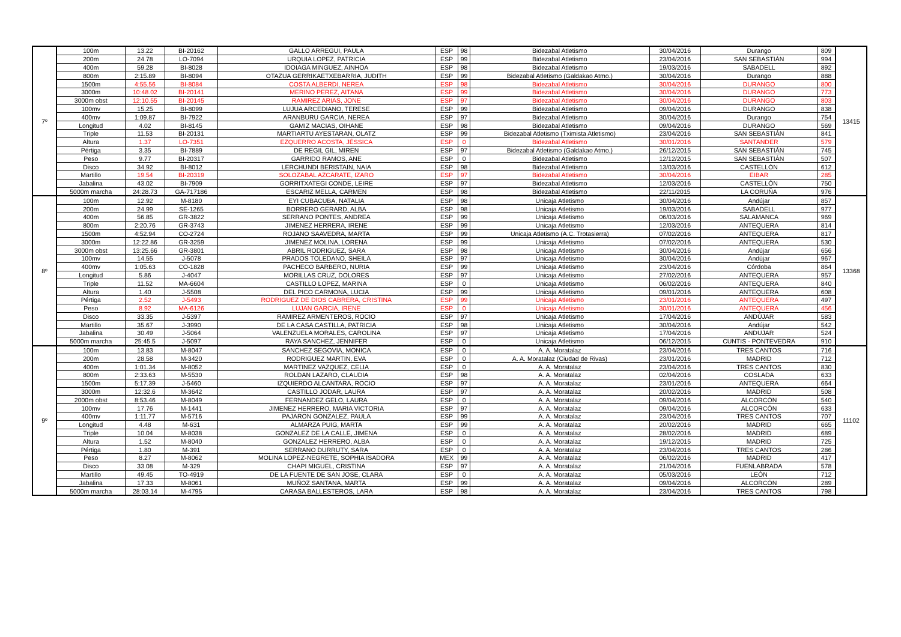| 7º | 100m | 13.22 | BI-20162 | GALLO ARREGUI, PAULA | ESP | 98 | Bidezabal Atletismo | 30/04/2016 | Durango | 809 | 13415 |
| | 200m | 24.78 | LO-7094 | URQUIA LOPEZ, PATRICIA | ESP | 99 | Bidezabal Atletismo | 23/04/2016 | SAN SEBASTIÁN | 994 | |
| | 400m | 59.28 | BI-8028 | IDOIAGA MINGUEZ, AINHOA | ESP | 98 | Bidezabal Atletismo | 19/03/2016 | SABADELL | 892 | |
| | 800m | 2:15.89 | BI-8094 | OTAZUA GERRIKAETXEBARRIA, JUDITH | ESP | 99 | Bidezabal Atletismo (Galdakao Atmo.) | 30/04/2016 | Durango | 888 | |
| | 1500m | 4:55.56 | BI-8084 | COSTA ALBERDI, NEREA | ESP | 98 | Bidezabal Atletismo | 30/04/2016 | DURANGO | 800 | |
| | 3000m | 10:48.02 | BI-20141 | MERINO PEREZ, AITANA | ESP | 99 | Bidezabal Atletismo | 30/04/2016 | DURANGO | 773 | |
| | 3000m obst | 12:10.55 | BI-20145 | RAMIREZ ARIAS, JONE | ESP | 97 | Bidezabal Atletismo | 30/04/2016 | DURANGO | 803 | |
| | 100mv | 15.25 | BI-8099 | LUJUA ARCEDIANO, TERESE | ESP | 99 | Bidezabal Atletismo | 09/04/2016 | DURANGO | 838 | |
| | 400mv | 1:09.87 | BI-7922 | ARANBURU GARCIA, NEREA | ESP | 97 | Bidezabal Atletismo | 30/04/2016 | Durango | 754 | |
| | Longitud | 4.02 | BI-8145 | GAMIZ MACIAS, OIHANE | ESP | 98 | Bidezabal Atletismo | 09/04/2016 | DURANGO | 569 | |
| | Triple | 11.53 | BI-20131 | MARTIARTU AYESTARAN, OLATZ | ESP | 99 | Bidezabal Atletismo (Tximista Atletismo) | 23/04/2016 | SAN SEBASTIÁN | 841 | |
| | Altura | 1.37 | LO-7351 | EZQUERRO ACOSTA, JÉSSICA | ESP | 0 | Bidezabal Atletismo | 30/01/2016 | SANTANDER | 579 | |
| | Pértiga | 3.35 | BI-7889 | DE REGIL GIL, MIREN | ESP | 97 | Bidezabal Atletismo (Galdakao Atmo.) | 26/12/2015 | SAN SEBASTIÁN | 745 | |
| | Peso | 9.77 | BI-20317 | GARRIDO RAMOS, ANE | ESP | 0 | Bidezabal Atletismo | 12/12/2015 | SAN SEBASTIÁN | 507 | |
| | Disco | 34.92 | BI-8012 | LERCHUNDI BERISTAIN, NAIA | ESP | 98 | Bidezabal Atletismo | 13/03/2016 | CASTELLÓN | 612 | |
| | Martillo | 19.54 | BI-20319 | SOLOZABAL AZCARATE, IZARO | ESP | 97 | Bidezabal Atletismo | 30/04/2016 | EIBAR | 285 | |
| | Jabalina | 43.02 | BI-7909 | GORRITXATEGI CONDE, LEIRE | ESP | 97 | Bidezabal Atletismo | 12/03/2016 | CASTELLÓN | 750 | |
| | 5000m marcha | 24:28.73 | GA-717186 | ESCARIZ MELLA, CARMEN | ESP | 98 | Bidezabal Atletismo | 22/11/2015 | LA CORUÑA | 976 | |
| 8º | 100m | 12.92 | M-8180 | EYI CUBACUBA, NATALIA | ESP | 98 | Unicaja Atletismo | 30/04/2016 | Andújar | 857 | 13368 |
| | 200m | 24.99 | SE-1265 | BORRERO GERARD, ALBA | ESP | 98 | Unicaja Atletismo | 19/03/2016 | SABADELL | 977 | |
| | 400m | 56.85 | GR-3822 | SERRANO PONTES, ANDREA | ESP | 99 | Unicaja Atletismo | 06/03/2016 | SALAMANCA | 969 | |
| | 800m | 2:20.76 | GR-3743 | JIMENEZ HERRERA, IRENE | ESP | 99 | Unicaja Atletismo | 12/03/2016 | ANTEQUERA | 814 | |
| | 1500m | 4:52.94 | CO-2724 | ROJANO SAAVEDRA, MARTA | ESP | 99 | Unicaja Atletismo (A.C. Trotasierra) | 07/02/2016 | ANTEQUERA | 817 | |
| | 3000m | 12:22.86 | GR-3259 | JIMENEZ MOLINA, LORENA | ESP | 99 | Unicaja Atletismo | 07/02/2016 | ANTEQUERA | 530 | |
| | 3000m obst | 13:25.66 | GR-3801 | ABRIL RODRIGUEZ, SARA | ESP | 98 | Unicaja Atletismo | 30/04/2016 | Andújar | 656 | |
| | 100mv | 14.55 | J-5078 | PRADOS TOLEDANO, SHEILA | ESP | 97 | Unicaja Atletismo | 30/04/2016 | Andújar | 967 | |
| | 400mv | 1:05.63 | CO-1828 | PACHECO BARBERO, NURIA | ESP | 99 | Unicaja Atletismo | 23/04/2016 | Córdoba | 864 | |
| | Longitud | 5.86 | J-4047 | MORILLAS CRUZ, DOLORES | ESP | 97 | Unicaja Atletismo | 27/02/2016 | ANTEQUERA | 957 | |
| | Triple | 11.52 | MA-6604 | CASTILLO LOPEZ, MARINA | ESP | 0 | Unicaja Atletismo | 06/02/2016 | ANTEQUERA | 840 | |
| | Altura | 1.40 | J-5508 | DEL PICO CARMONA, LUCIA | ESP | 99 | Unicaja Atletismo | 09/01/2016 | ANTEQUERA | 608 | |
| | Pértiga | 2.52 | J-5493 | RODRIGUEZ DE DIOS CABRERA, CRISTINA | ESP | 99 | Unicaja Atletismo | 23/01/2016 | ANTEQUERA | 497 | |
| | Peso | 8.92 | MA-6126 | LUJAN GARCIA, IRENE | ESP | 0 | Unicaja Atletismo | 30/01/2016 | ANTEQUERA | 456 | |
| | Disco | 33.35 | J-5397 | RAMIREZ ARMENTEROS, ROCIO | ESP | 97 | Unicaja Atletismo | 17/04/2016 | ANDÚJAR | 583 | |
| | Martillo | 35.67 | J-3990 | DE LA CASA CASTILLA, PATRICIA | ESP | 98 | Unicaja Atletismo | 30/04/2016 | Andújar | 542 | |
| | Jabalina | 30.49 | J-5064 | VALENZUELA MORALES, CAROLINA | ESP | 97 | Unicaja Atletismo | 17/04/2016 | ANDUJAR | 524 | |
| | 5000m marcha | 25:45.5 | J-5097 | RAYA SANCHEZ, JENNIFER | ESP | 0 | Unicaja Atletismo | 06/12/2015 | CUNTIS - PONTEVEDRA | 910 | |
| 9º | 100m | 13.83 | M-8047 | SANCHEZ SEGOVIA, MONICA | ESP | 0 | A. A. Moratalaz | 23/04/2016 | TRES CANTOS | 716 | 11102 |
| | 200m | 28.58 | M-3420 | RODRIGUEZ MARTIN, EVA | ESP | 0 | A. A. Moratalaz (Ciudad de Rivas) | 23/01/2016 | MADRID | 712 | |
| | 400m | 1:01.34 | M-8052 | MARTINEZ VAZQUEZ, CELIA | ESP | 0 | A. A. Moratalaz | 23/04/2016 | TRES CANTOS | 830 | |
| | 800m | 2:33.63 | M-5530 | ROLDAN LAZARO, CLAUDIA | ESP | 98 | A. A. Moratalaz | 02/04/2016 | COSLADA | 633 | |
| | 1500m | 5:17.39 | J-5460 | IZQUIERDO ALCANTARA, ROCIO | ESP | 97 | A. A. Moratalaz | 23/01/2016 | ANTEQUERA | 664 | |
| | 3000m | 12:32.6 | M-3642 | CASTILLO JODAR, LAURA | ESP | 97 | A. A. Moratalaz | 20/02/2016 | MADRID | 508 | |
| | 2000m obst | 8:53.46 | M-8049 | FERNANDEZ GELO, LAURA | ESP | 0 | A. A. Moratalaz | 09/04/2016 | ALCORCÓN | 540 | |
| | 100mv | 17.76 | M-1441 | JIMENEZ HERRERO, MARIA VICTORIA | ESP | 97 | A. A. Moratalaz | 09/04/2016 | ALCORCÓN | 633 | |
| | 400mv | 1:11.77 | M-5716 | PAJARON GONZALEZ, PAULA | ESP | 99 | A. A. Moratalaz | 23/04/2016 | TRES CANTOS | 707 | |
| | Longitud | 4.48 | M-631 | ALMARZA PUIG, MARTA | ESP | 99 | A. A. Moratalaz | 20/02/2016 | MADRID | 665 | |
| | Triple | 10.04 | M-8038 | GONZALEZ DE LA CALLE, JIMENA | ESP | 0 | A. A. Moratalaz | 28/02/2016 | MADRID | 689 | |
| | Altura | 1.52 | M-8040 | GONZALEZ HERRERO, ALBA | ESP | 0 | A. A. Moratalaz | 19/12/2015 | MADRID | 725 | |
| | Pértiga | 1.80 | M-391 | SERRANO DURRUTY, SARA | ESP | 0 | A. A. Moratalaz | 23/04/2016 | TRES CANTOS | 286 | |
| | Peso | 8.27 | M-8062 | MOLINA LOPEZ-NEGRETE, SOPHIA ISADORA | MEX | 99 | A. A. Moratalaz | 06/02/2016 | MADRID | 417 | |
| | Disco | 33.08 | M-329 | CHAPI MIGUEL, CRISTINA | ESP | 97 | A. A. Moratalaz | 21/04/2016 | FUENLABRADA | 578 | |
| | Martillo | 49.45 | TO-4919 | DE LA FUENTE DE SAN JOSE, CLARA | ESP | 0 | A. A. Moratalaz | 05/03/2016 | LEÓN | 712 | |
| | Jabalina | 17.33 | M-8061 | MUÑOZ SANTANA, MARTA | ESP | 99 | A. A. Moratalaz | 09/04/2016 | ALCORCÓN | 289 | |
| | 5000m marcha | 28:03.14 | M-4795 | CARASA BALLESTEROS, LARA | ESP | 98 | A. A. Moratalaz | 23/04/2016 | TRES CANTOS | 798 | |